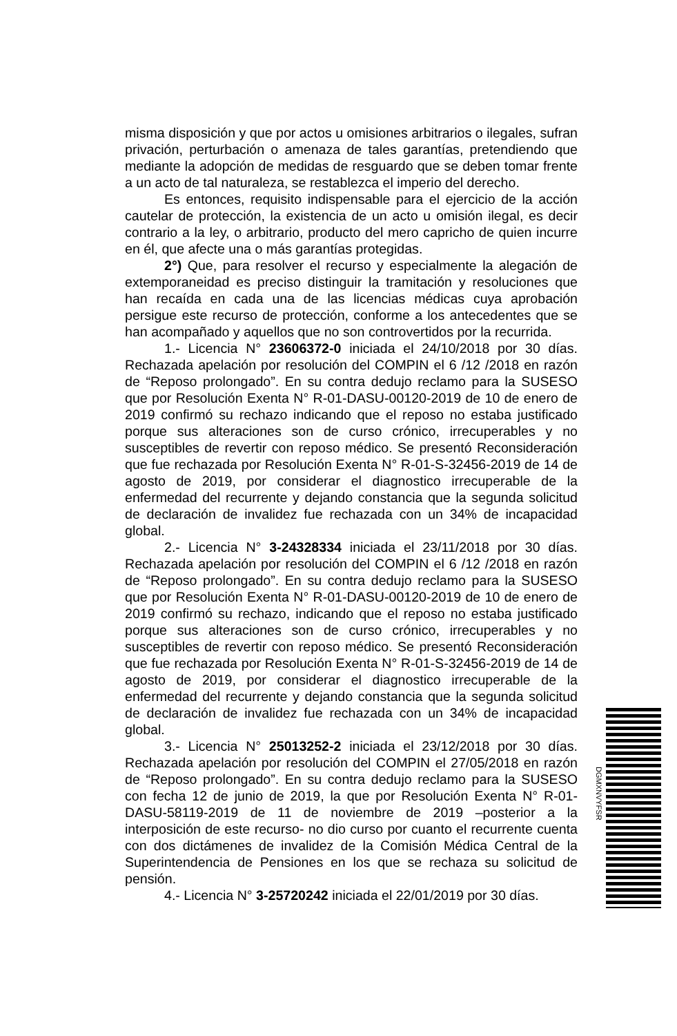misma disposición y que por actos u omisiones arbitrarios o ilegales, sufran privación, perturbación o amenaza de tales garantías, pretendiendo que mediante la adopción de medidas de resguardo que se deben tomar frente a un acto de tal naturaleza, se restablezca el imperio del derecho.
Es entonces, requisito indispensable para el ejercicio de la acción cautelar de protección, la existencia de un acto u omisión ilegal, es decir contrario a la ley, o arbitrario, producto del mero capricho de quien incurre en él, que afecte una o más garantías protegidas.
2°) Que, para resolver el recurso y especialmente la alegación de extemporaneidad es preciso distinguir la tramitación y resoluciones que han recaída en cada una de las licencias médicas cuya aprobación persigue este recurso de protección, conforme a los antecedentes que se han acompañado y aquellos que no son controvertidos por la recurrida.
1.- Licencia N° 23606372-0 iniciada el 24/10/2018 por 30 días. Rechazada apelación por resolución del COMPIN el 6 /12 /2018 en razón de “Reposo prolongado”. En su contra dedujo reclamo para la SUSESO que por Resolución Exenta N° R-01-DASU-00120-2019 de 10 de enero de 2019 confirmó su rechazo indicando que el reposo no estaba justificado porque sus alteraciones son de curso crónico, irrecuperables y no susceptibles de revertir con reposo médico. Se presentó Reconsideración que fue rechazada por Resolución Exenta N° R-01-S-32456-2019 de 14 de agosto de 2019, por considerar el diagnostico irrecuperable de la enfermedad del recurrente y dejando constancia que la segunda solicitud de declaración de invalidez fue rechazada con un 34% de incapacidad global.
2.- Licencia N° 3-24328334 iniciada el 23/11/2018 por 30 días. Rechazada apelación por resolución del COMPIN el 6 /12 /2018 en razón de “Reposo prolongado”. En su contra dedujo reclamo para la SUSESO que por Resolución Exenta N° R-01-DASU-00120-2019 de 10 de enero de 2019 confirmó su rechazo, indicando que el reposo no estaba justificado porque sus alteraciones son de curso crónico, irrecuperables y no susceptibles de revertir con reposo médico. Se presentó Reconsideración que fue rechazada por Resolución Exenta N° R-01-S-32456-2019 de 14 de agosto de 2019, por considerar el diagnostico irrecuperable de la enfermedad del recurrente y dejando constancia que la segunda solicitud de declaración de invalidez fue rechazada con un 34% de incapacidad global.
3.- Licencia N° 25013252-2 iniciada el 23/12/2018 por 30 días. Rechazada apelación por resolución del COMPIN el 27/05/2018 en razón de “Reposo prolongado”. En su contra dedujo reclamo para la SUSESO con fecha 12 de junio de 2019, la que por Resolución Exenta N° R-01-DASU-58119-2019 de 11 de noviembre de 2019 –posterior a la interposición de este recurso- no dio curso por cuanto el recurrente cuenta con dos dictámenes de invalidez de la Comisión Médica Central de la Superintendencia de Pensiones en los que se rechaza su solicitud de pensión.
4.- Licencia N° 3-25720242 iniciada el 22/01/2019 por 30 días.
DGMXNVYFSR